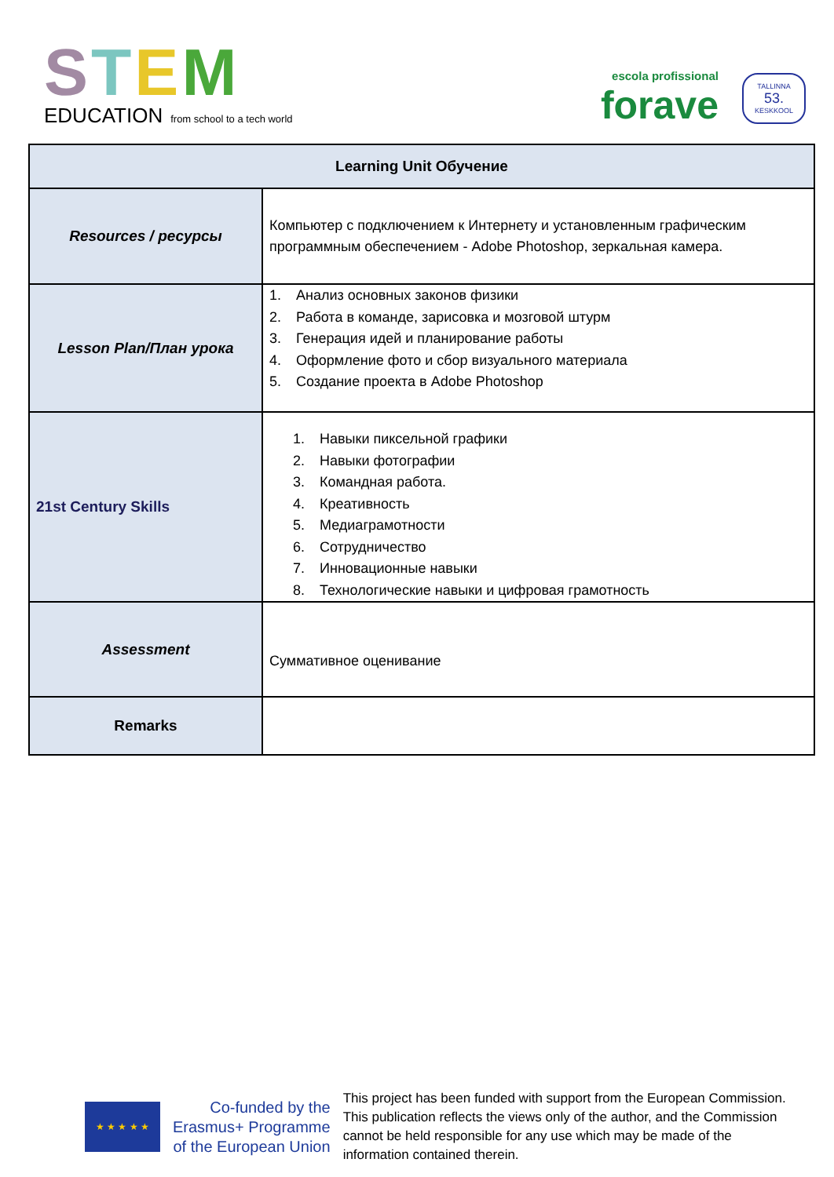STEM
EDUCATION from school to a tech world
escola profissional
forave
TALLINNA
53.
KESKKOOL
| Learning Unit Обучение | |
| --- | --- |
| Resources / ресурсы | Компьютер с подключением к Интернету и установленным графическим программным обеспечением - Adobe Photoshop, зеркальная камера. |
| Lesson Plan/План урока | 1. Анализ основных законов физики 2. Работа в команде, зарисовка и мозговой штурм 3. Генерация идей и планирование работы 4. Оформление фото и сбор визуального материала 5. Создание проекта в Adobe Photoshop |
| 21st Century Skills | 1. Навыки пиксельной графики 2. Навыки фотографии 3. Командная работа. 4. Креативность 5. Медиаграмотности 6. Сотрудничество 7. Инновационные навыки 8. Технологические навыки и цифровая грамотность |
| Assessment | Суммативное оценивание |
| Remarks | |
★ ★ ★ ★ ★
Co-funded by the
Erasmus+ Programme
of the European Union
This project has been funded with support from the European Commission. This publication reflects the views only of the author, and the Commission cannot be held responsible for any use which may be made of the information contained therein.